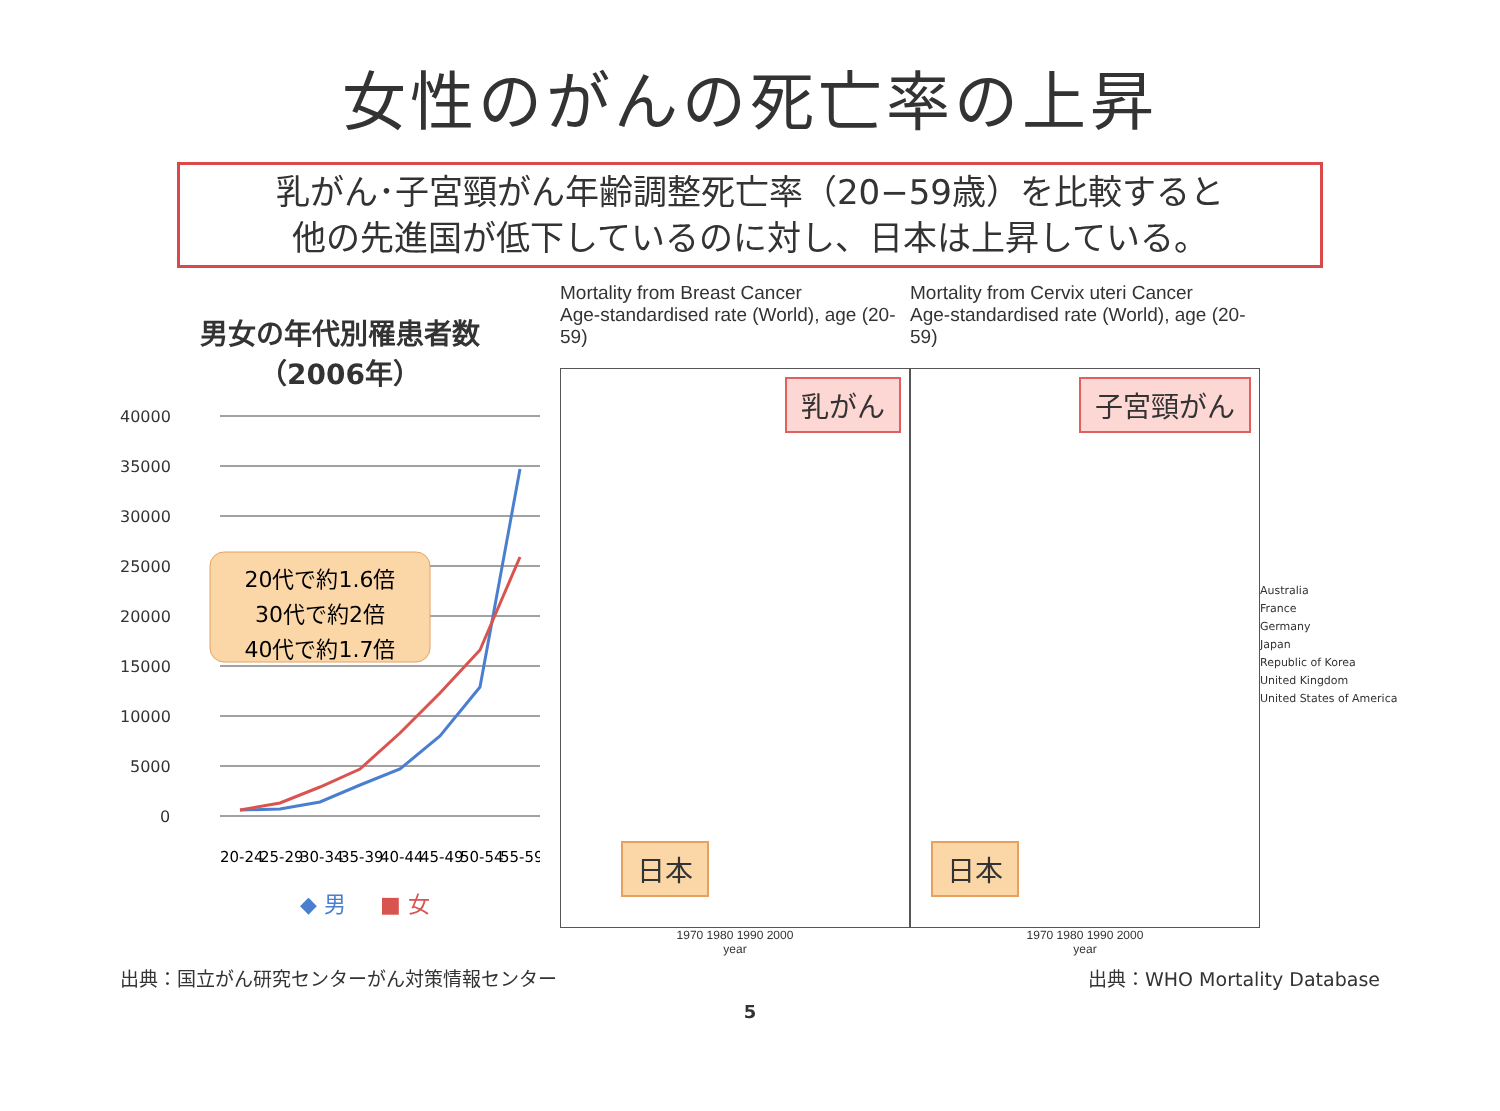女性のがんの死亡率の上昇
乳がん･子宮頸がん年齢調整死亡率（20−59歳）を比較すると
他の先進国が低下しているのに対し、日本は上昇している。
男女の年代別罹患者数
（2006年）
40000
35000
30000
25000
20000
15000
10000
5000
0
20代で約1.6倍
30代で約2倍
40代で約1.7倍
20-24
25-29
30-34
35-39
40-44
45-49
50-54
55-59
◆ 男
■ 女
Mortality from Breast Cancer
Age-standardised rate (World), age (20-59)
乳がん
日本
1970 1980 1990 2000
year
Mortality from Cervix uteri Cancer
Age-standardised rate (World), age (20-59)
子宮頸がん
日本
1970 1980 1990 2000
year
Australia
France
Germany
Japan
Republic of Korea
United Kingdom
United States of America
出典：国立がん研究センターがん対策情報センター 出典：WHO Mortality Database
5